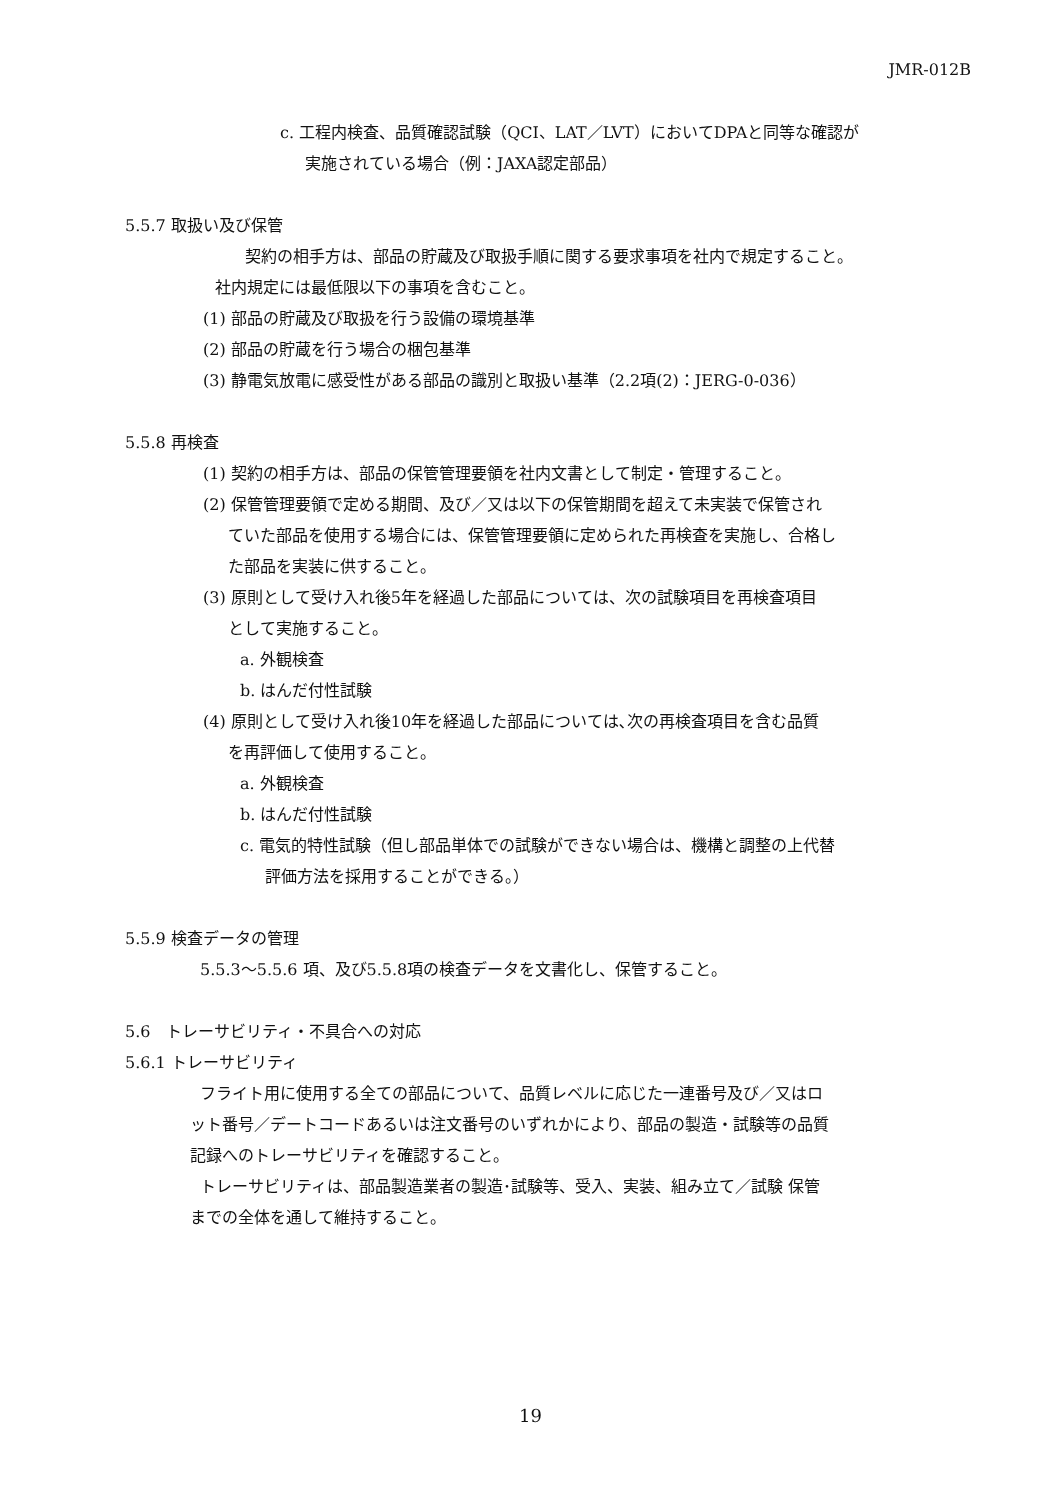JMR-012B
c. 工程内検査、品質確認試験（QCI、LAT／LVT）においてDPAと同等な確認が
実施されている場合（例：JAXA認定部品）
5.5.7 取扱い及び保管
契約の相手方は、部品の貯蔵及び取扱手順に関する要求事項を社内で規定すること。
社内規定には最低限以下の事項を含むこと。
(1) 部品の貯蔵及び取扱を行う設備の環境基準
(2) 部品の貯蔵を行う場合の梱包基準
(3) 静電気放電に感受性がある部品の識別と取扱い基準（2.2項(2)：JERG-0-036）
5.5.8 再検査
(1) 契約の相手方は、部品の保管管理要領を社内文書として制定・管理すること。
(2) 保管管理要領で定める期間、及び／又は以下の保管期間を超えて未実装で保管され
ていた部品を使用する場合には、保管管理要領に定められた再検査を実施し、合格し
た部品を実装に供すること。
(3) 原則として受け入れ後5年を経過した部品については、次の試験項目を再検査項目
として実施すること。
a. 外観検査
b. はんだ付性試験
(4) 原則として受け入れ後10年を経過した部品については､次の再検査項目を含む品質
を再評価して使用すること。
a. 外観検査
b. はんだ付性試験
c. 電気的特性試験（但し部品単体での試験ができない場合は、機構と調整の上代替
評価方法を採用することができる。）
5.5.9 検査データの管理
5.5.3～5.5.6 項、及び5.5.8項の検査データを文書化し、保管すること。
5.6　トレーサビリティ・不具合への対応
5.6.1 トレーサビリティ
フライト用に使用する全ての部品について、品質レベルに応じた一連番号及び／又はロ
ット番号／デートコードあるいは注文番号のいずれかにより、部品の製造・試験等の品質
記録へのトレーサビリティを確認すること。
トレーサビリティは、部品製造業者の製造･試験等、受入、実装、組み立て／試験 保管
までの全体を通して維持すること。
19